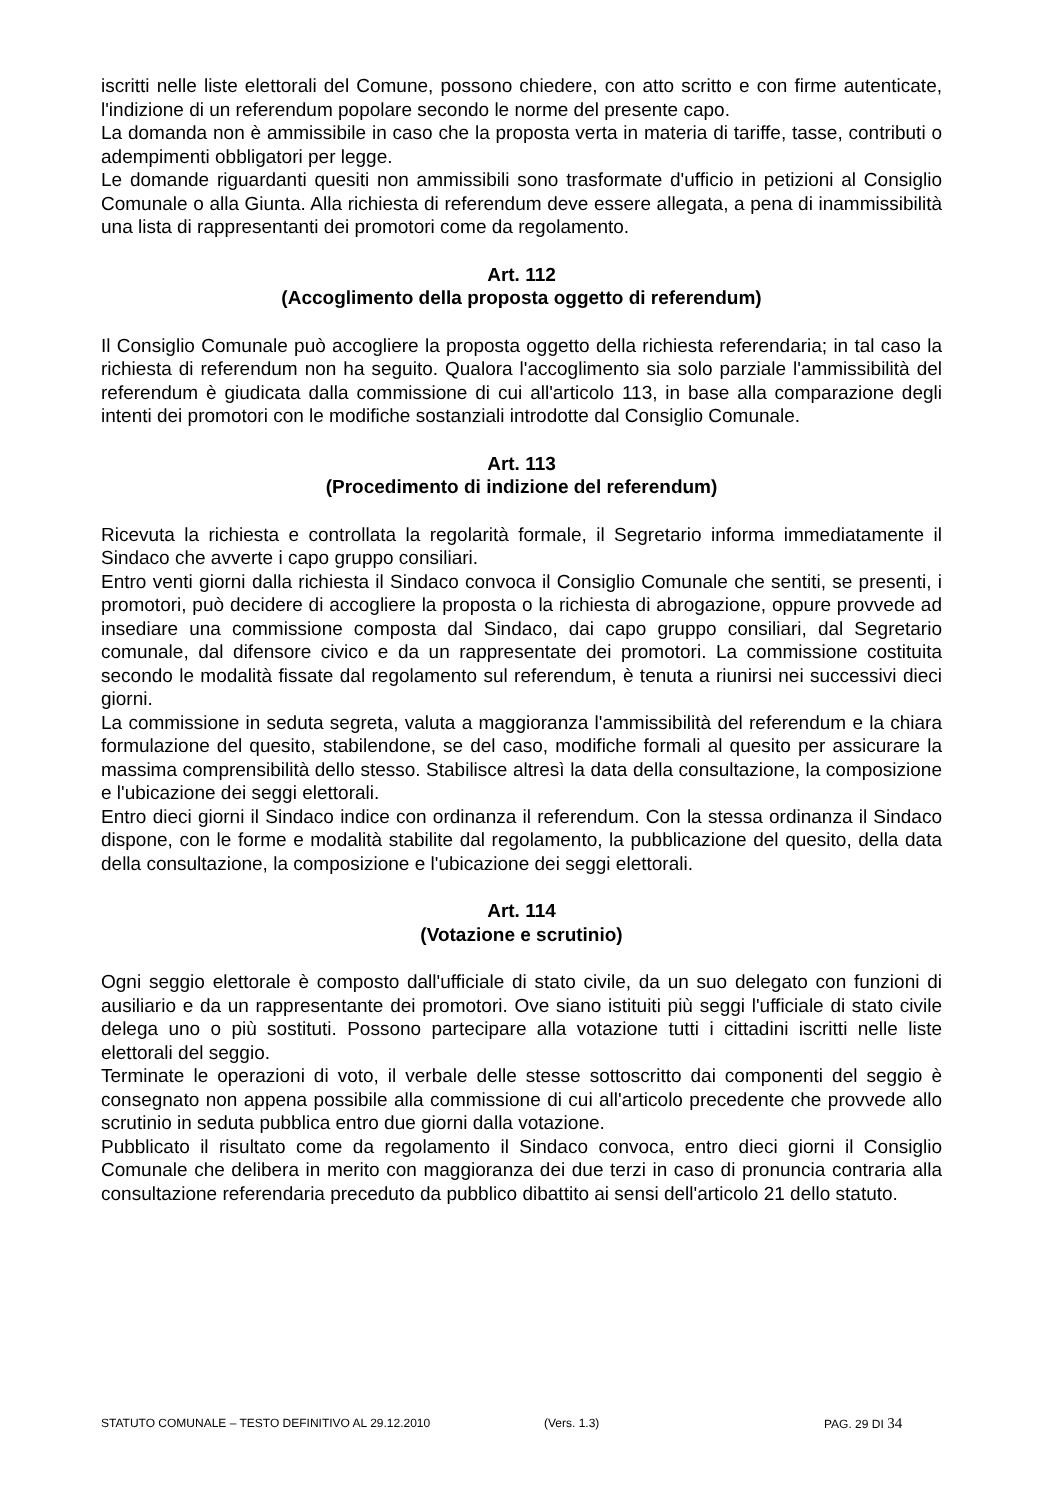iscritti nelle liste elettorali del Comune, possono chiedere, con atto scritto e con firme autenticate, l'indizione di un referendum popolare secondo le norme del presente capo.
La domanda non è ammissibile in caso che la proposta verta in materia di tariffe, tasse, contributi o adempimenti obbligatori per legge.
Le domande riguardanti quesiti non ammissibili sono trasformate d'ufficio in petizioni al Consiglio Comunale o alla Giunta. Alla richiesta di referendum deve essere allegata, a pena di inammissibilità una lista di rappresentanti dei promotori come da regolamento.
Art. 112
(Accoglimento della proposta oggetto di referendum)
Il Consiglio Comunale può accogliere la proposta oggetto della richiesta referendaria; in tal caso la richiesta di referendum non ha seguito. Qualora l'accoglimento sia solo parziale l'ammissibilità del referendum è giudicata dalla commissione di cui all'articolo 113, in base alla comparazione degli intenti dei promotori con le modifiche sostanziali introdotte dal Consiglio Comunale.
Art. 113
(Procedimento di indizione del referendum)
Ricevuta la richiesta e controllata la regolarità formale, il Segretario informa immediatamente il Sindaco che avverte i capo gruppo consiliari.
Entro venti giorni dalla richiesta il Sindaco convoca il Consiglio Comunale che sentiti, se presenti, i promotori, può decidere di accogliere la proposta o la richiesta di abrogazione, oppure provvede ad insediare una commissione composta dal Sindaco, dai capo gruppo consiliari, dal Segretario comunale, dal difensore civico e da un rappresentate dei promotori. La commissione costituita secondo le modalità fissate dal regolamento sul referendum, è tenuta a riunirsi nei successivi dieci giorni.
La commissione in seduta segreta, valuta a maggioranza l'ammissibilità del referendum e la chiara formulazione del quesito, stabilendone, se del caso, modifiche formali al quesito per assicurare la massima comprensibilità dello stesso. Stabilisce altresì la data della consultazione, la composizione e l'ubicazione dei seggi elettorali.
Entro dieci giorni il Sindaco indice con ordinanza il referendum. Con la stessa ordinanza il Sindaco dispone, con le forme e modalità stabilite dal regolamento, la pubblicazione del quesito, della data della consultazione, la composizione e l'ubicazione dei seggi elettorali.
Art. 114
(Votazione e scrutinio)
Ogni seggio elettorale è composto dall'ufficiale di stato civile, da un suo delegato con funzioni di ausiliario e da un rappresentante dei promotori. Ove siano istituiti più seggi l'ufficiale di stato civile delega uno o più sostituti. Possono partecipare alla votazione tutti i cittadini iscritti nelle liste elettorali del seggio.
Terminate le operazioni di voto, il verbale delle stesse sottoscritto dai componenti del seggio è consegnato non appena possibile alla commissione di cui all'articolo precedente che provvede allo scrutinio in seduta pubblica entro due giorni dalla votazione.
Pubblicato il risultato come da regolamento il Sindaco convoca, entro dieci giorni il Consiglio Comunale che delibera in merito con maggioranza dei due terzi in caso di pronuncia contraria alla consultazione referendaria preceduto da pubblico dibattito ai sensi dell'articolo 21 dello statuto.
STATUTO COMUNALE – TESTO DEFINITIVO AL 29.12.2010 (Vers. 1.3) PAG. 29 DI 34